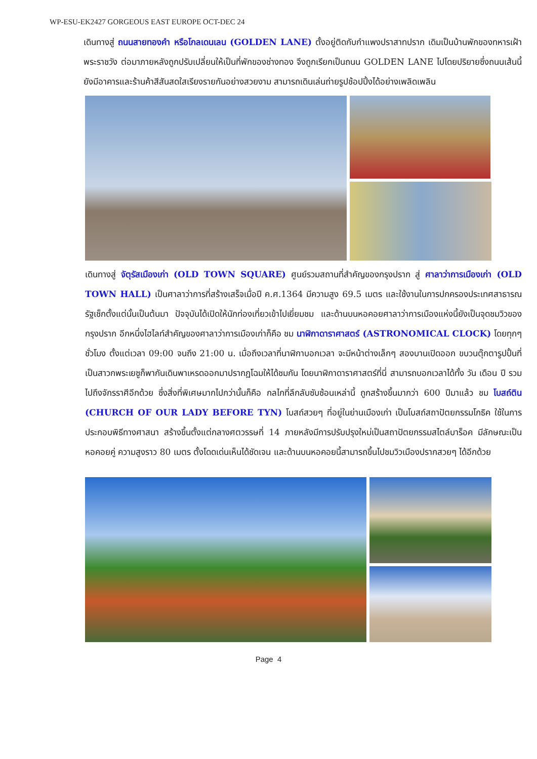WP-ESU-EK2427 GORGEOUS EAST EUROPE OCT-DEC 24
เดินทางสู่ ถนนสายทองคำ หรือโกลเดนเลน (GOLDEN LANE) ตั้งอยู่ติดกับกำแพงปราสาทปราก เดิมเป็นบ้านพักของทหารเฝ้าพระราชวัง ต่อมาภายหลังถูกปรับเปลี่ยนให้เป็นที่พักของช่างทอง จึงถูกเรียกเป็นถนน GOLDEN LANE ไปโดยปริยายซึ่งถนนเส้นนี้ยังมีอาคารและร้านค้าสีสันสดใสเรียงรายกันอย่างสวยงาม สามารถเดินเล่นถ่ายรูปช้อปปิ้งได้อย่างเพลิดเพลิน
เดินทางสู่ จัตุรัสเมืองเก่า (OLD TOWN SQUARE) ศูนย์รวมสถานที่สำคัญของกรุงปราก สู่ ศาลาว่าการเมืองเก่า (OLD TOWN HALL) เป็นศาลาว่าการที่สร้างเสร็จเมื่อปี ค.ศ.1364 มีความสูง 69.5 เมตร และใช้งานในการปกครองประเทศสาธารณรัฐเช็กตั้งแต่นั้นเป็นต้นมา ปัจจุบันได้เปิดให้นักท่องเที่ยวเข้าไปเยี่ยมชม และด้านบนหอคอยศาลาว่าการเมืองแห่งนี้ยังเป็นจุดชมวิวของกรุงปราก อีกหนึ่งไฮไลท์สำคัญของศาลาว่าการเมืองเก่าก็คือ ชม นาฬิกาดาราศาสตร์ (ASTRONOMICAL CLOCK) โดยทุกๆ ชั่วโมง ตั้งแต่เวลา 09:00 จนถึง 21:00 น. เมื่อถึงเวลาที่นาฬิกาบอกเวลา จะมีหน้าต่างเล็กๆ สองบานเปิดออก ขบวนตุ๊กตารูปปั้นที่เป็นสาวกพระเยซูก็พากันเดินพาเหรดออกมาปรากฏโฉมให้ได้ชมกัน โดยนาฬิกาดาราศาสตร์ที่นี่ สามารถบอกเวลาได้ทั้ง วัน เดือน ปี รวมไปถึงจักรราศีอีกด้วย ซึ่งสิ่งที่พิเศษมากไปกว่านั้นก็คือ กลไกที่ลึกลับซับซ้อนเหล่านี้ ถูกสร้างขึ้นมากว่า 600 ปีมาแล้ว ชม โบสถ์ติน (CHURCH OF OUR LADY BEFORE TYN) โบสถ์สวยๆ ที่อยู่ในย่านเมืองเก่า เป็นโบสถ์สถาปัตยกรรมโกธิค ใช้ในการประกอบพิธีทางศาสนา สร้างขึ้นตั้งแต่กลางศตวรรษที่ 14 ภายหลังมีการปรับปรุงใหม่เป็นสถาปัตยกรรมสไตล์บาร็อค มีลักษณะเป็นหอคอยคู่ ความสูงราว 80 เมตร ตั้งโดดเด่นเห็นได้ชัดเจน และด้านบนหอคอยนี้สามารถขึ้นไปชมวิวเมืองปรากสวยๆ ได้อีกด้วย
Page 4